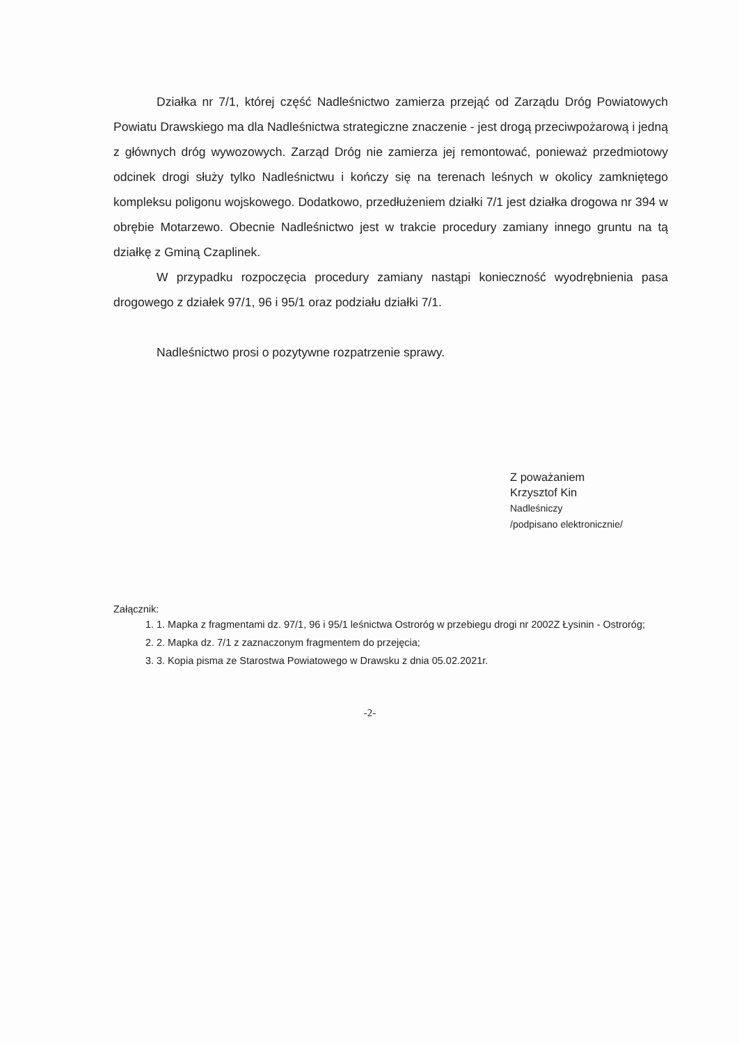Działka nr 7/1, której część Nadleśnictwo zamierza przejąć od Zarządu Dróg Powiatowych Powiatu Drawskiego ma dla Nadleśnictwa strategiczne znaczenie - jest drogą przeciwpożarową i jedną z głównych dróg wywozowych. Zarząd Dróg nie zamierza jej remontować, ponieważ przedmiotowy odcinek drogi służy tylko Nadleśnictwu i kończy się na terenach leśnych w okolicy zamkniętego kompleksu poligonu wojskowego. Dodatkowo, przedłużeniem działki 7/1 jest działka drogowa nr 394 w obrębie Motarzewo. Obecnie Nadleśnictwo jest w trakcie procedury zamiany innego gruntu na tą działkę z Gminą Czaplinek.
W przypadku rozpoczęcia procedury zamiany nastąpi konieczność wyodrębnienia pasa drogowego z działek 97/1, 96 i 95/1 oraz podziału działki 7/1.
Nadleśnictwo prosi o pozytywne rozpatrzenie sprawy.
Z poważaniem
Krzysztof Kin
Nadleśniczy
/podpisano elektronicznie/
Załącznik:
1. 1. Mapka z fragmentami dz. 97/1, 96 i 95/1 leśnictwa Ostroróg w przebiegu drogi nr 2002Z Łysinin - Ostroróg;
2. 2. Mapka dz. 7/1 z zaznaczonym fragmentem do przejęcia;
3. 3. Kopia pisma ze Starostwa Powiatowego w Drawsku z dnia 05.02.2021r.
-2-